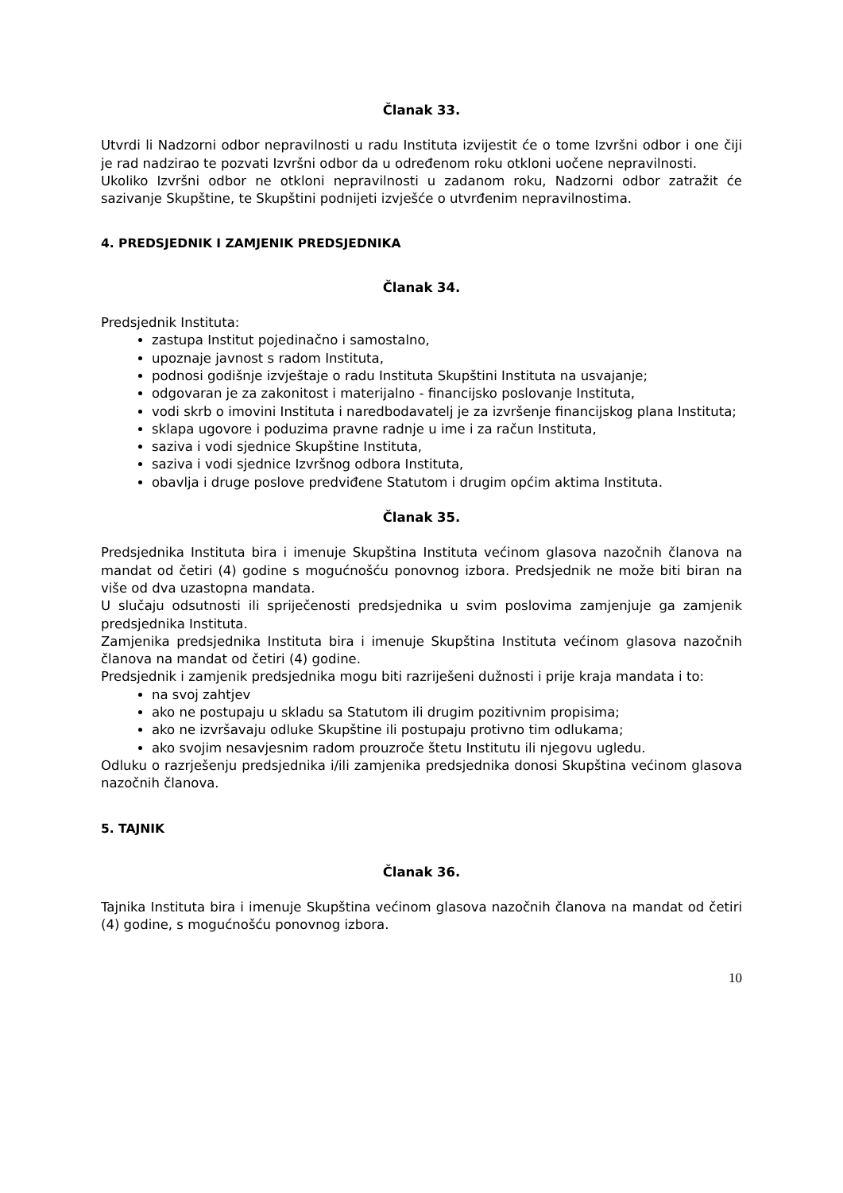Članak 33.
Utvrdi li Nadzorni odbor nepravilnosti u radu Instituta izvijestit će o tome Izvršni odbor i one čiji je rad nadzirao te pozvati Izvršni odbor da u određenom roku otkloni uočene nepravilnosti.
Ukoliko Izvršni odbor ne otkloni nepravilnosti u zadanom roku, Nadzorni odbor zatražit će sazivanje Skupštine, te Skupštini podnijeti izvješće o utvrđenim nepravilnostima.
4. PREDSJEDNIK I ZAMJENIK PREDSJEDNIKA
Članak 34.
Predsjednik Instituta:
zastupa Institut pojedinačno i samostalno,
upoznaje javnost s radom Instituta,
podnosi godišnje izvještaje o radu Instituta Skupštini Instituta na usvajanje;
odgovaran je za zakonitost i materijalno - financijsko poslovanje Instituta,
vodi skrb o imovini Instituta i naredbodavatelj je za izvršenje financijskog plana Instituta;
sklapa ugovore i poduzima pravne radnje u ime i za račun Instituta,
saziva i vodi sjednice Skupštine Instituta,
saziva i vodi sjednice Izvršnog odbora Instituta,
obavlja i druge poslove predviđene Statutom i drugim općim aktima Instituta.
Članak 35.
Predsjednika Instituta bira i imenuje Skupština Instituta većinom glasova nazočnih članova na mandat od četiri (4) godine s mogućnošću ponovnog izbora. Predsjednik ne može biti biran na više od dva uzastopna mandata.
U slučaju odsutnosti ili spriječenosti predsjednika u svim poslovima zamjenjuje ga zamjenik predsjednika Instituta.
Zamjenika predsjednika Instituta bira i imenuje Skupština Instituta većinom glasova nazočnih članova na mandat od četiri (4) godine.
Predsjednik i zamjenik predsjednika mogu biti razriješeni dužnosti i prije kraja mandata i to:
na svoj zahtjev
ako ne postupaju u skladu sa Statutom ili drugim pozitivnim propisima;
ako ne izvršavaju odluke Skupštine ili postupaju protivno tim odlukama;
ako svojim nesavjesnim radom prouzroče štetu Institutu ili njegovu ugledu.
Odluku o razrješenju predsjednika i/ili zamjenika predsjednika donosi Skupština većinom glasova nazočnih članova.
5. TAJNIK
Članak 36.
Tajnika Instituta bira i imenuje Skupština većinom glasova nazočnih članova na mandat od četiri (4) godine, s mogućnošću ponovnog izbora.
10